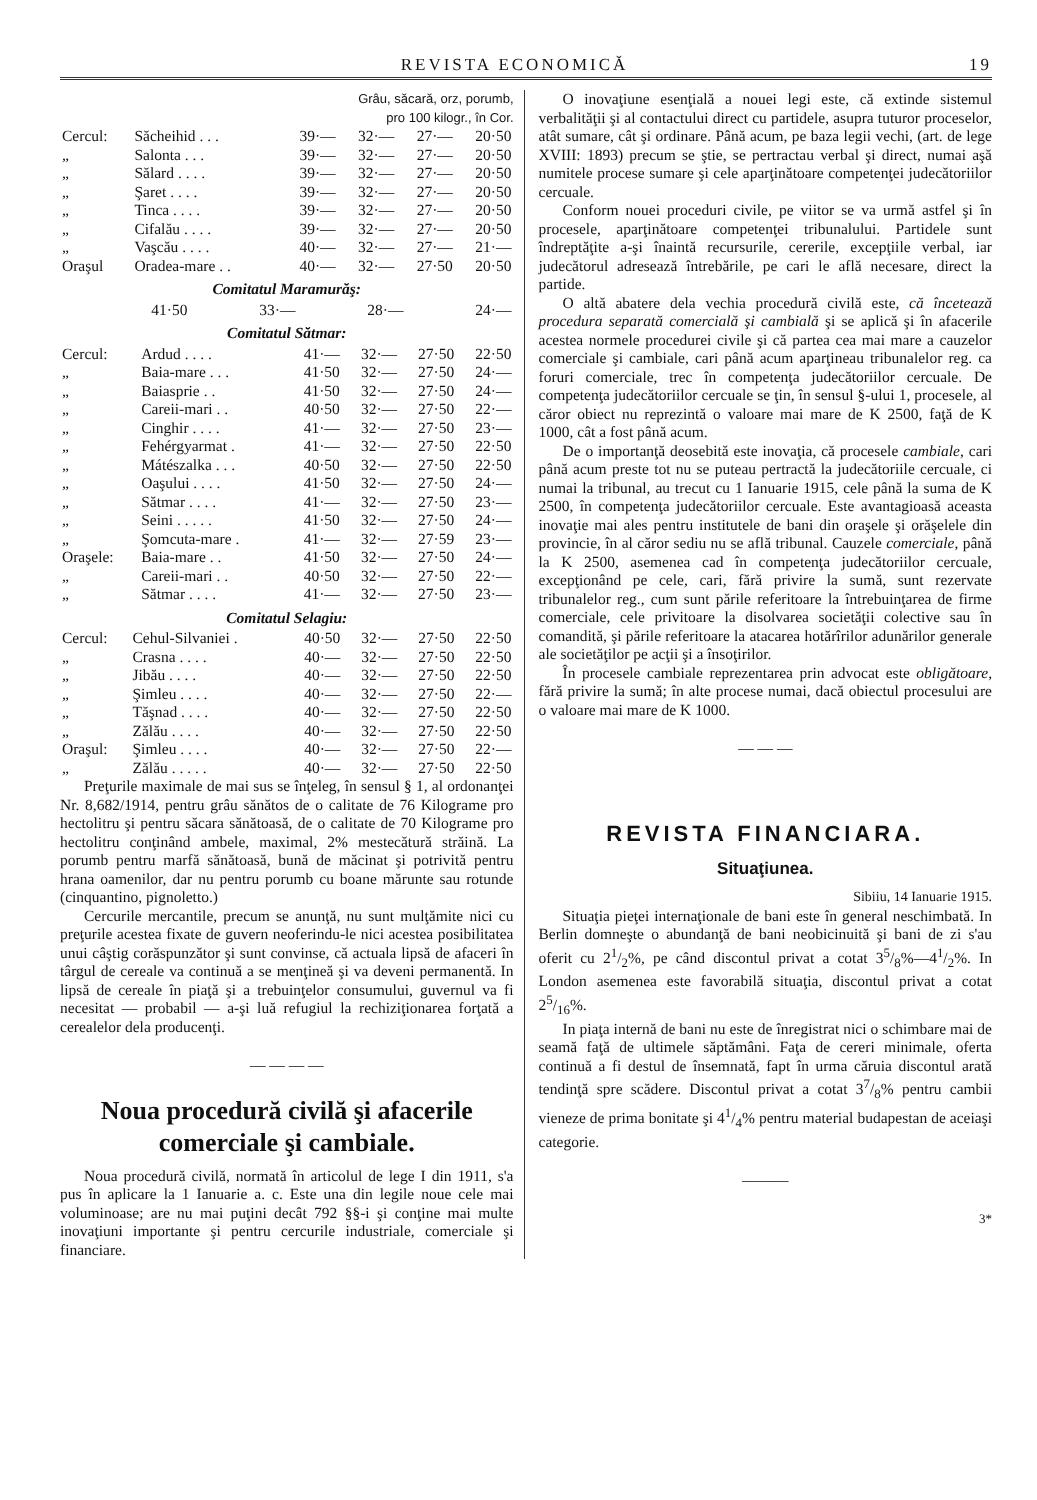REVISTA ECONOMICĂ 19
Grâu, săcară, orz, porumb,
pro 100 kilogr., în Cor.
| Cercul: | Săcheihid . . . | 39·— | 32·— | 27·— | 20·50 |
| „ | Salonta . . . | 39·— | 32·— | 27·— | 20·50 |
| „ | Sălard . . . . | 39·— | 32·— | 27·— | 20·50 |
| „ | Şaret . . . . | 39·— | 32·— | 27·— | 20·50 |
| „ | Tinca . . . . | 39·— | 32·— | 27·— | 20·50 |
| „ | Cifalău . . . . | 39·— | 32·— | 27·— | 20·50 |
| „ | Vaşcău . . . . | 40·— | 32·— | 27·— | 21·— |
| Oraşul | Oradea-mare . . | 40·— | 32·— | 27·50 | 20·50 |
Comitatul Maramurăş:
| | | 41·50 | 33·— | 28·— | 24·— |
Comitatul Sătmar:
| Cercul: | Ardud . . . . | 41·— | 32·— | 27·50 | 22·50 |
| „ | Baia-mare . . . | 41·50 | 32·— | 27·50 | 24·— |
| „ | Baiasprie . . | 41·50 | 32·— | 27·50 | 24·— |
| „ | Careii-mari . . | 40·50 | 32·— | 27·50 | 22·— |
| „ | Cinghir . . . . | 41·— | 32·— | 27·50 | 23·— |
| „ | Fehérgyarmat . | 41·— | 32·— | 27·50 | 22·50 |
| „ | Mátészalka . . . | 40·50 | 32·— | 27·50 | 22·50 |
| „ | Oaşului . . . . | 41·50 | 32·— | 27·50 | 24·— |
| „ | Sătmar . . . . | 41·— | 32·— | 27·50 | 23·— |
| „ | Seini . . . . . | 41·50 | 32·— | 27·50 | 24·— |
| „ | Şomcuta-mare . | 41·— | 32·— | 27·59 | 23·— |
| Oraşele: | Baia-mare . . | 41·50 | 32·— | 27·50 | 24·— |
| „ | Careii-mari . . | 40·50 | 32·— | 27·50 | 22·— |
| „ | Sătmar . . . . | 41·— | 32·— | 27·50 | 23·— |
Comitatul Selagiu:
| Cercul: | Cehul-Silvaniei . | 40·50 | 32·— | 27·50 | 22·50 |
| „ | Crasna . . . . | 40·— | 32·— | 27·50 | 22·50 |
| „ | Jibău . . . . | 40·— | 32·— | 27·50 | 22·50 |
| „ | Şimleu . . . . | 40·— | 32·— | 27·50 | 22·— |
| „ | Tăşnad . . . . | 40·— | 32·— | 27·50 | 22·50 |
| „ | Zălău . . . . | 40·— | 32·— | 27·50 | 22·50 |
| Oraşul: | Şimleu . . . . | 40·— | 32·— | 27·50 | 22·— |
| „ | Zălău . . . . . | 40·— | 32·— | 27·50 | 22·50 |
Preţurile maximale de mai sus se înţeleg, în sensul § 1, al ordonanţei Nr. 8,682/1914, pentru grâu sănătos de o calitate de 76 Kilograme pro hectolitru şi pentru săcara sănătoasă, de o calitate de 70 Kilograme pro hectolitru conţinând ambele, maximal, 2% mestecătură străină. La porumb pentru marfă sănătoasă, bună de măcinat şi potrivită pentru hrana oamenilor, dar nu pentru porumb cu boane mărunte sau rotunde (cinquantino, pignoletto.)
Cercurile mercantile, precum se anunţă, nu sunt mulţămite nici cu preţurile acestea fixate de guvern neoferindu-le nici acestea posibilitatea unui câştig corăspunzător şi sunt convinse, că actuala lipsă de afaceri în târgul de cereale va continuă a se menţineă şi va deveni permanentă. In lipsă de cereale în piaţă şi a trebuinţelor consumului, guvernul va fi necesitat — probabil — a-şi luă refugiul la rechiziţionarea forţată a cerealelor dela producenţi.
— — — —
Noua procedură civilă şi afacerile comerciale şi cambiale.
Noua procedură civilă, normată în articolul de lege I din 1911, s'a pus în aplicare la 1 Ianuarie a. c. Este una din legile noue cele mai voluminoase; are nu mai puţini decât 792 §§-i şi conţine mai multe inovaţiuni importante şi pentru cercurile industriale, comerciale şi financiare.
O inovaţiune esenţială a nouei legi este, că extinde sistemul verbalităţii şi al contactului direct cu partidele, asupra tuturor proceselor, atât sumare, cât şi ordinare. Până acum, pe baza legii vechi, (art. de lege XVIII: 1893) precum se ştie, se pertractau verbal şi direct, numai aşă numitele procese sumare şi cele aparţinătoare competenţei judecătoriilor cercuale.
Conform nouei proceduri civile, pe viitor se va urmă astfel şi în procesele, aparţinătoare competenţei tribunalului. Partidele sunt îndreptăţite a-şi înaintă recursurile, cererile, excepţiile verbal, iar judecătorul adresează întrebările, pe cari le află necesare, direct la partide.
O altă abatere dela vechia procedură civilă este, că încetează procedura separată comercială şi cambială şi se aplică şi în afacerile acestea normele procedurei civile şi că partea cea mai mare a cauzelor comerciale şi cambiale, cari până acum aparţineau tribunalelor reg. ca foruri comerciale, trec în competenţa judecătoriilor cercuale. De competenţa judecătoriilor cercuale se ţin, în sensul §-ului 1, procesele, al căror obiect nu reprezintă o valoare mai mare de K 2500, faţă de K 1000, cât a fost până acum.
De o importanţă deosebită este inovaţia, că procesele cambiale, cari până acum preste tot nu se puteau pertractă la judecătoriile cercuale, ci numai la tribunal, au trecut cu 1 Ianuarie 1915, cele până la suma de K 2500, în competenţa judecătoriilor cercuale. Este avantagioasă aceasta inovaţie mai ales pentru institutele de bani din oraşele şi orăşelele din provincie, în al căror sediu nu se află tribunal. Cauzele comerciale, până la K 2500, asemenea cad în competenţa judecătoriilor cercuale, excepţionând pe cele, cari, fără privire la sumă, sunt rezervate tribunalelor reg., cum sunt pările referitoare la întrebuinţarea de firme comerciale, cele privitoare la disolvarea societăţii colective sau în comandită, şi pările referitoare la atacarea hotărîrilor adunărilor generale ale societăţilor pe acţii şi a însoţirilor.
În procesele cambiale reprezentarea prin advocat este obligătoare, fără privire la sumă; în alte procese numai, dacă obiectul procesului are o valoare mai mare de K 1000.
— — —
REVISTA FINANCIARA.
Situaţiunea.
Sibiiu, 14 Ianuarie 1915.
Situaţia pieţei internaţionale de bani este în general neschimbată. In Berlin domneşte o abundanţă de bani neobicinuită şi bani de zi s'au oferit cu 21/2%, pe când discontul privat a cotat 35/8%—41/2%. In London asemenea este favorabilă situaţia, discontul privat a cotat 25/16%.
In piaţa internă de bani nu este de înregistrat nici o schimbare mai de seamă faţă de ultimele săptămâni. Faţa de cereri minimale, oferta continuă a fi destul de însemnată, fapt în urma căruia discontul arată tendinţă spre scădere. Discontul privat a cotat 37/8% pentru cambii vieneze de prima bonitate şi 41/4% pentru material budapestan de aceiaşi categorie.
———
3*